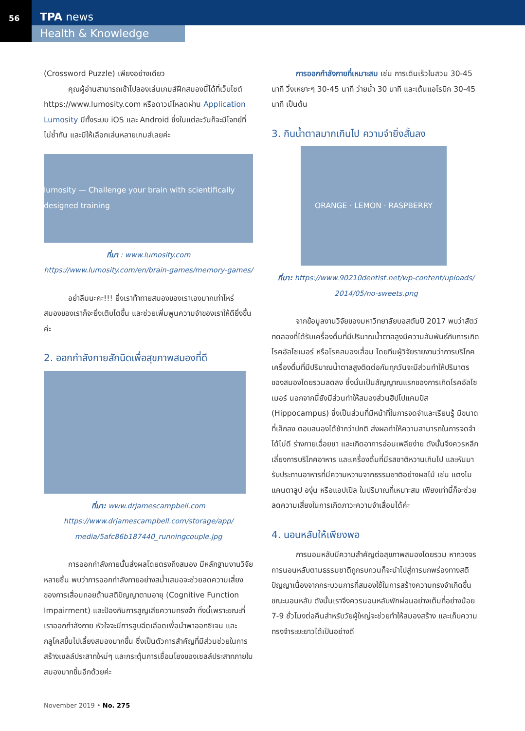56 TPA news
Health & Knowledge
(Crossword Puzzle) เพียงอย่างเดียว
คุณผู้อ่านสามารถเข้าไปลองเล่นเกมส์ฝึกสมองนี้ได้ที่เว็บไซต์ https://www.lumosity.com หรือดาวน์โหลดผ่าน Application Lumosity มีทั้งระบบ iOS และ Android ซึ่งในแต่ละวันก็จะมีโจทย์ที่ไม่ซ้ำกัน และมีให้เลือกเล่นหลายเกมส์เลยค่ะ
lumosity — Challenge your brain with scientifically designed training
ที่มา : www.lumosity.com
https://www.lumosity.com/en/brain-games/memory-games/
อย่าลืมนะคะ!!! ยิ่งเราท้าทายสมองของเราเองมากเท่าไหร่ สมองของเราก็จะยิ่งเติบโตขึ้น และช่วยเพิ่มพูนความจำของเราให้ดียิ่งขึ้นค่ะ
2. ออกกำลังกายสักนิดเพื่อสุขภาพสมองที่ดี
ที่มา: www.drjamescampbell.com
https://www.drjamescampbell.com/storage/app/
media/5afc86b187440_runningcouple.jpg
การออกกำลังกายนั้นส่งผลโดยตรงถึงสมอง มีหลักฐานงานวิจัยหลายชิ้น พบว่าการออกกำลังกายอย่างสม่ำเสมอจะช่วยลดความเสี่ยงของการเสื่อมถอยด้านสติปัญญาตามอายุ (Cognitive Function Impairment) และป้องกันการสูญเสียความทรงจำ ทั้งนี้เพราะขณะที่เราออกกำลังกาย หัวใจจะมีการสูบฉีดเลือดเพื่อนำพาออกซิเจน และกลูโคสขึ้นไปเลี้ยงสมองมากขึ้น ซึ่งเป็นตัวการสำคัญที่มีส่วนช่วยในการสร้างเซลล์ประสาทใหม่ๆ และกระตุ้นการเชื่อมโยงของเซลล์ประสาทภายในสมองมากขึ้นอีกด้วยค่ะ
การออกกำลังกายที่เหมาะสม เช่น การเดินเร็วในสวน 30-45 นาที วิ่งเหยาะๆ 30-45 นาที ว่ายน้ำ 30 นาที และเต้นแอโรบิก 30-45 นาที เป็นต้น
3. กินน้ำตาลมากเกินไป ความจำยิ่งสั้นลง
ORANGE · LEMON · RASPBERRY
ที่มา: https://www.90210dentist.net/wp-content/uploads/
2014/05/no-sweets.png
จากข้อมูลงานวิจัยของมหาวิทยาลัยบอสตันปี 2017 พบว่าสัตว์ทดลองที่ได้รับเครื่องดื่มที่มีปริมาณน้ำตาลสูงมีความสัมพันธ์กับการเกิดโรคอัลไซเมอร์ หรือโรคสมองเสื่อม โดยทีมผู้วิจัยรายงานว่าการบริโภคเครื่องดื่มที่มีปริมาณน้ำตาลสูงติดต่อกันทุกวันจะมีส่วนทำให้ปริมาตรของสมองโดยรวมลดลง ซึ่งนั่นเป็นสัญญาณแรกของการเกิดโรคอัลไซเมอร์ นอกจากนี้ยังมีส่วนทำให้สมองส่วนฮิปโปแคมปัส (Hippocampus) ซึ่งเป็นส่วนที่มีหน้าที่ในการจดจำและเรียนรู้ มีขนาดที่เล็กลง ตอบสนองได้ช้ากว่าปกติ ส่งผลทำให้ความสามารถในการจดจำได้ไม่ดี ร่างกายเฉื่อยชา และเกิดอาการอ่อนเพลียง่าย ดังนั้นจึงควรหลีกเลี่ยงการบริโภคอาหาร และเครื่องดื่มที่มีรสชาติหวานเกินไป และหันมารับประทานอาหารที่มีความหวานจากธรรมชาติอย่างผลไม้ เช่น แตงโม แคนตาลูป องุ่น หรือแอปเปิล ในปริมาณที่เหมาะสม เพียงเท่านี้ก็จะช่วยลดความเสี่ยงในการเกิดภาวะความจำเสื่อมได้ค่ะ
4. นอนหลับให้เพียงพอ
การนอนหลับมีความสำคัญต่อสุขภาพสมองโดยรวม หากวงจรการนอนหลับตามธรรมชาติถูกรบกวนก็จะนำไปสู่การบกพร่องทางสติปัญญาเนื่องจากกระบวนการที่สมองใช้ในการสร้างความทรงจำเกิดขึ้นขณะนอนหลับ ดังนั้นเราจึงควรนอนหลับพักผ่อนอย่างเต็มที่อย่างน้อย 7-9 ชั่วโมงต่อคืนสำหรับวัยผู้ใหญ่จะช่วยทำให้สมองสร้าง และเก็บความทรงจำระยะยาวได้เป็นอย่างดี
November 2019 • No. 275